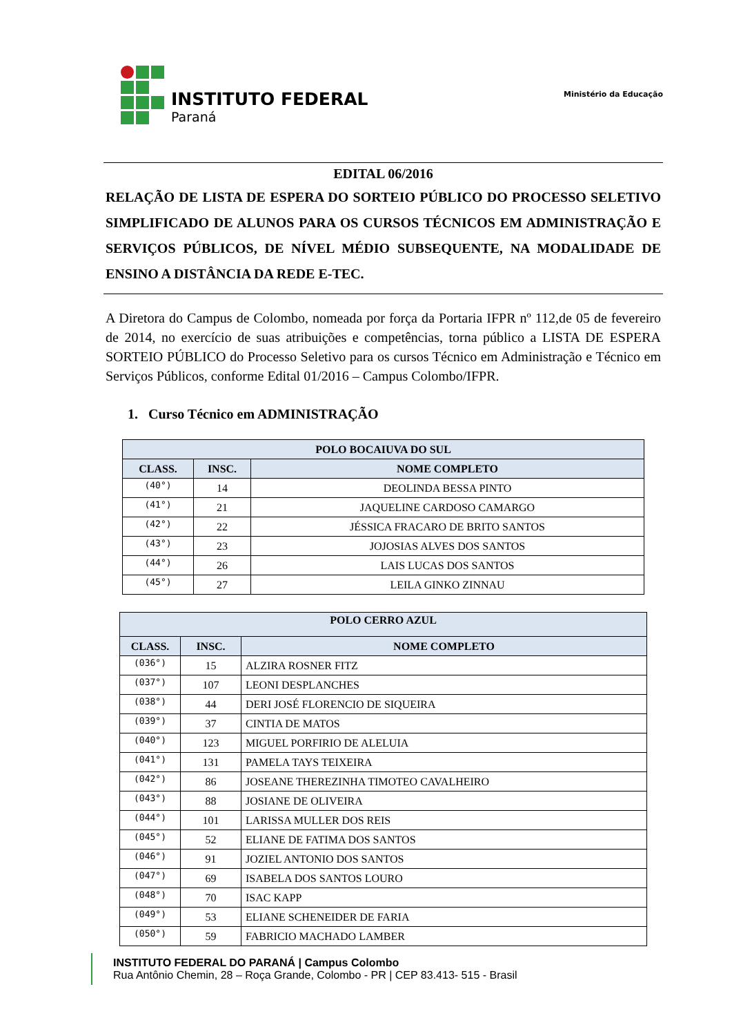INSTITUTO FEDERAL
Paraná
Ministério da Educação
EDITAL 06/2016
RELAÇÃO DE LISTA DE ESPERA DO SORTEIO PÚBLICO DO PROCESSO SELETIVO SIMPLIFICADO DE ALUNOS PARA OS CURSOS TÉCNICOS EM ADMINISTRAÇÃO E SERVIÇOS PÚBLICOS, DE NÍVEL MÉDIO SUBSEQUENTE, NA MODALIDADE DE ENSINO A DISTÂNCIA DA REDE E-TEC.
A Diretora do Campus de Colombo, nomeada por força da Portaria IFPR nº 112,de 05 de fevereiro de 2014, no exercício de suas atribuições e competências, torna público a LISTA DE ESPERA SORTEIO PÚBLICO do Processo Seletivo para os cursos Técnico em Administração e Técnico em Serviços Públicos, conforme Edital 01/2016 – Campus Colombo/IFPR.
1. Curso Técnico em ADMINISTRAÇÃO
| POLO BOCAIUVA DO SUL | | |
| --- | --- | --- |
| CLASS. | INSC. | NOME COMPLETO |
| (40°) | 14 | DEOLINDA BESSA PINTO |
| (41°) | 21 | JAQUELINE CARDOSO CAMARGO |
| (42°) | 22 | JÉSSICA FRACARO DE BRITO SANTOS |
| (43°) | 23 | JOJOSIAS ALVES DOS SANTOS |
| (44°) | 26 | LAIS LUCAS DOS SANTOS |
| (45°) | 27 | LEILA GINKO ZINNAU |
| POLO CERRO AZUL | | |
| --- | --- | --- |
| CLASS. | INSC. | NOME COMPLETO |
| (036°) | 15 | ALZIRA ROSNER FITZ |
| (037°) | 107 | LEONI DESPLANCHES |
| (038°) | 44 | DERI JOSÉ FLORENCIO DE SIQUEIRA |
| (039°) | 37 | CINTIA DE MATOS |
| (040°) | 123 | MIGUEL PORFIRIO DE ALELUIA |
| (041°) | 131 | PAMELA TAYS TEIXEIRA |
| (042°) | 86 | JOSEANE THEREZINHA TIMOTEO CAVALHEIRO |
| (043°) | 88 | JOSIANE DE OLIVEIRA |
| (044°) | 101 | LARISSA MULLER DOS REIS |
| (045°) | 52 | ELIANE DE FATIMA DOS SANTOS |
| (046°) | 91 | JOZIEL ANTONIO DOS SANTOS |
| (047°) | 69 | ISABELA DOS SANTOS LOURO |
| (048°) | 70 | ISAC KAPP |
| (049°) | 53 | ELIANE SCHENEIDER DE FARIA |
| (050°) | 59 | FABRICIO MACHADO LAMBER |
INSTITUTO FEDERAL DO PARANÁ | Campus Colombo
Rua Antônio Chemin, 28 – Roça Grande, Colombo - PR | CEP 83.413- 515 - Brasil